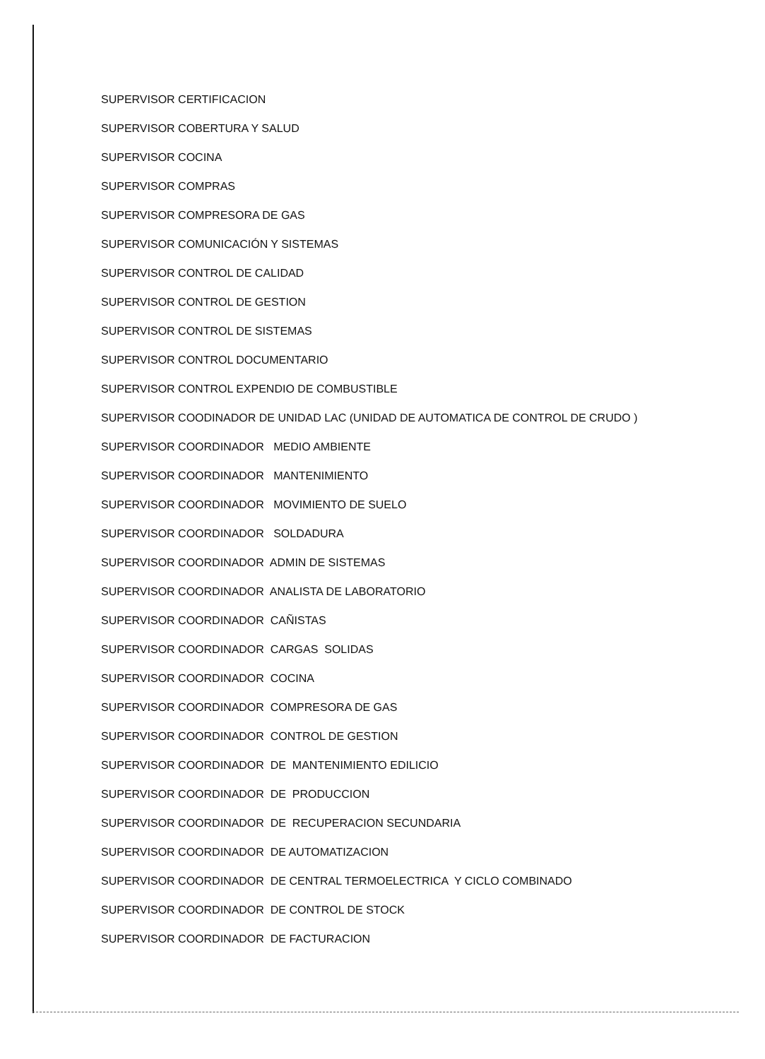SUPERVISOR CERTIFICACION
SUPERVISOR COBERTURA Y SALUD
SUPERVISOR COCINA
SUPERVISOR COMPRAS
SUPERVISOR COMPRESORA DE GAS
SUPERVISOR COMUNICACIÓN Y SISTEMAS
SUPERVISOR CONTROL DE CALIDAD
SUPERVISOR CONTROL DE GESTION
SUPERVISOR CONTROL DE SISTEMAS
SUPERVISOR CONTROL DOCUMENTARIO
SUPERVISOR CONTROL EXPENDIO DE COMBUSTIBLE
SUPERVISOR COODINADOR DE UNIDAD LAC (UNIDAD DE AUTOMATICA DE CONTROL DE CRUDO )
SUPERVISOR COORDINADOR MEDIO AMBIENTE
SUPERVISOR COORDINADOR MANTENIMIENTO
SUPERVISOR COORDINADOR MOVIMIENTO DE SUELO
SUPERVISOR COORDINADOR SOLDADURA
SUPERVISOR COORDINADOR ADMIN DE SISTEMAS
SUPERVISOR COORDINADOR ANALISTA DE LABORATORIO
SUPERVISOR COORDINADOR CAÑISTAS
SUPERVISOR COORDINADOR CARGAS SOLIDAS
SUPERVISOR COORDINADOR COCINA
SUPERVISOR COORDINADOR COMPRESORA DE GAS
SUPERVISOR COORDINADOR CONTROL DE GESTION
SUPERVISOR COORDINADOR DE MANTENIMIENTO EDILICIO
SUPERVISOR COORDINADOR DE PRODUCCION
SUPERVISOR COORDINADOR DE RECUPERACION SECUNDARIA
SUPERVISOR COORDINADOR DE AUTOMATIZACION
SUPERVISOR COORDINADOR DE CENTRAL TERMOELECTRICA Y CICLO COMBINADO
SUPERVISOR COORDINADOR DE CONTROL DE STOCK
SUPERVISOR COORDINADOR DE FACTURACION